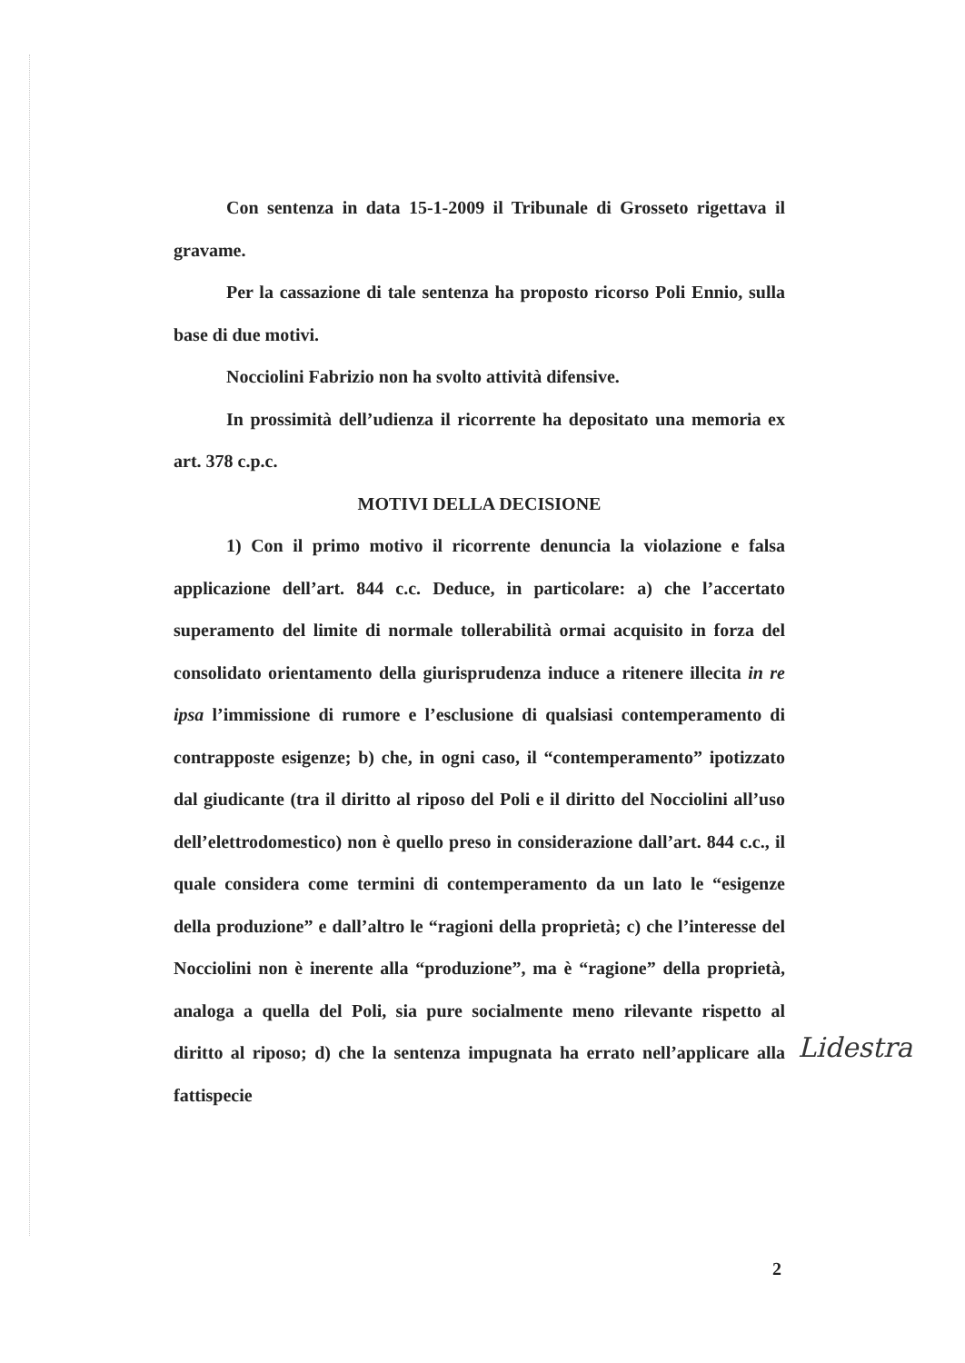Con sentenza in data 15-1-2009 il Tribunale di Grosseto rigettava il gravame.
Per la cassazione di tale sentenza ha proposto ricorso Poli Ennio, sulla base di due motivi.
Nocciolini Fabrizio non ha svolto attività difensive.
In prossimità dell’udienza il ricorrente ha depositato una memoria ex art. 378 c.p.c.
MOTIVI DELLA DECISIONE
1) Con il primo motivo il ricorrente denuncia la violazione e falsa applicazione dell’art. 844 c.c. Deduce, in particolare: a) che l’accertato superamento del limite di normale tollerabilità ormai acquisito in forza del consolidato orientamento della giurisprudenza induce a ritenere illecita in re ipsa l’immissione di rumore e l’esclusione di qualsiasi contemperamento di contrapposte esigenze; b) che, in ogni caso, il “contemperamento” ipotizzato dal giudicante (tra il diritto al riposo del Poli e il diritto del Nocciolini all’uso dell’elettrodomestico) non è quello preso in considerazione dall’art. 844 c.c., il quale considera come termini di contemperamento da un lato le “esigenze della produzione” e dall’altro le “ragioni della proprietà; c) che l’interesse del Nocciolini non è inerente alla “produzione”, ma è “ragione” della proprietà, analoga a quella del Poli, sia pure socialmente meno rilevante rispetto al diritto al riposo; d) che la sentenza impugnata ha errato nell’applicare alla fattispecie
Lidestra
2